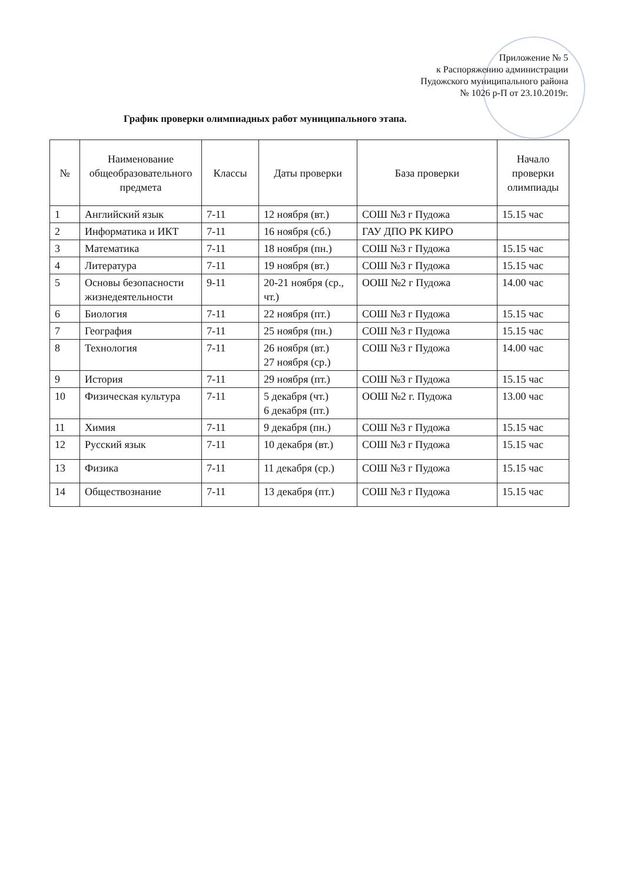Приложение № 5
к Распоряжению администрации
Пудожского муниципального района
№ 1026 р-П от 23.10.2019г.
График проверки олимпиадных работ муниципального этапа.
| № | Наименование общеобразовательного предмета | Классы | Даты проверки | База проверки | Начало проверки олимпиады |
| --- | --- | --- | --- | --- | --- |
| 1 | Английский язык | 7-11 | 12 ноября (вт.) | СОШ №3 г Пудожа | 15.15 час |
| 2 | Информатика и ИКТ | 7-11 | 16 ноября (сб.) | ГАУ ДПО РК КИРО | |
| 3 | Математика | 7-11 | 18 ноября (пн.) | СОШ №3 г Пудожа | 15.15 час |
| 4 | Литература | 7-11 | 19 ноября (вт.) | СОШ №3 г Пудожа | 15.15 час |
| 5 | Основы безопасности жизнедеятельности | 9-11 | 20-21 ноября (ср., чт.) | ООШ №2 г Пудожа | 14.00 час |
| 6 | Биология | 7-11 | 22 ноября (пт.) | СОШ №3 г Пудожа | 15.15 час |
| 7 | География | 7-11 | 25 ноября (пн.) | СОШ №3 г Пудожа | 15.15 час |
| 8 | Технология | 7-11 | 26 ноября (вт.) 27 ноября (ср.) | СОШ №3 г Пудожа | 14.00 час |
| 9 | История | 7-11 | 29 ноября (пт.) | СОШ №3 г Пудожа | 15.15 час |
| 10 | Физическая культура | 7-11 | 5 декабря (чт.) 6 декабря (пт.) | ООШ №2 г. Пудожа | 13.00 час |
| 11 | Химия | 7-11 | 9 декабря (пн.) | СОШ №3 г Пудожа | 15.15 час |
| 12 | Русский язык | 7-11 | 10 декабря (вт.) | СОШ №3 г Пудожа | 15.15 час |
| 13 | Физика | 7-11 | 11 декабря (ср.) | СОШ №3 г Пудожа | 15.15 час |
| 14 | Обществознание | 7-11 | 13 декабря (пт.) | СОШ №3 г Пудожа | 15.15 час |